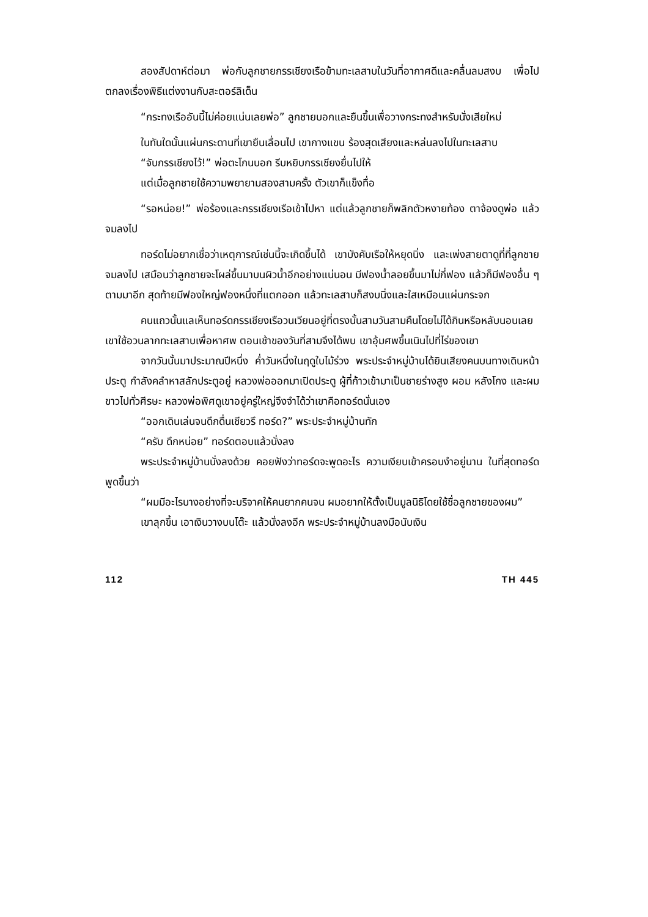สองสัปดาห์ต่อมา พ่อกับลูกชายกรรเชียงเรือข้ามทะเลสาบในวันที่อากาศดีและคลื่นลมสงบ เพื่อไปตกลงเรื่องพิธีแต่งงานกับสะตอร์ลิเด็น
“กระทงเรืออันนี้ไม่ค่อยแน่นเลยพ่อ” ลูกชายบอกและยืนขึ้นเพื่อวางกระทงสำหรับนั่งเสียใหม่
ในทันใดนั้นแผ่นกระดานที่เขายืนเลื่อนไป เขากางแขน ร้องสุดเสียงและหล่นลงไปในทะเลสาบ
“จับกรรเชียงไว้!” พ่อตะโกนบอก รีบหยิบกรรเชียงยื่นไปให้
แต่เมื่อลูกชายใช้ความพยายามสองสามครั้ง ตัวเขาก็แข็งทื่อ
“รอหน่อย!” พ่อร้องและกรรเชียงเรือเข้าไปหา แต่แล้วลูกชายก็พลิกตัวหงายท้อง ตาจ้องดูพ่อ แล้วจมลงไป
ทอร์ดไม่อยากเชื่อว่าเหตุการณ์เช่นนี้จะเกิดขึ้นได้ เขาบังคับเรือให้หยุดนิ่ง และเพ่งสายตาดูที่ที่ลูกชายจมลงไป เสมือนว่าลูกชายจะโผล่ขึ้นมาบนผิวน้ำอีกอย่างแน่นอน มีฟองน้ำลอยขึ้นมาไม่กี่ฟอง แล้วก็มีฟองอื่น ๆ ตามมาอีก สุดท้ายมีฟองใหญ่ฟองหนึ่งที่แตกออก แล้วทะเลสาบก็สงบนิ่งและใสเหมือนแผ่นกระจก
คนแถวนั้นแลเห็นทอร์ดกรรเชียงเรือวนเวียนอยู่ที่ตรงนั้นสามวันสามคืนโดยไม่ได้กินหรือหลับนอนเลย เขาใช้อวนลากทะเลสาบเพื่อหาศพ ตอนเช้าของวันที่สามจึงได้พบ เขาอุ้มศพขึ้นเนินไปที่ไร่ของเขา
จากวันนั้นมาประมาณปีหนึ่ง ค่ำวันหนึ่งในฤดูใบไม้ร่วง พระประจำหมู่บ้านได้ยินเสียงคนบนทางเดินหน้าประตู กำลังคลำหาสลักประตูอยู่ หลวงพ่อออกมาเปิดประตู ผู้ที่ก้าวเข้ามาเป็นชายร่างสูง ผอม หลังโกง และผมขาวไปทั่วศีรษะ หลวงพ่อพิศดูเขาอยู่ครู่ใหญ่จึงจำได้ว่าเขาคือทอร์ดนั่นเอง
“ออกเดินเล่นจนดึกดื่นเชียวรึ ทอร์ด?” พระประจำหมู่บ้านทัก
“ครับ ดึกหน่อย” ทอร์ดตอบแล้วนั่งลง
พระประจำหมู่บ้านนั่งลงด้วย คอยฟังว่าทอร์ดจะพูดอะไร ความเงียบเข้าครอบงำอยู่นาน ในที่สุดทอร์ดพูดขึ้นว่า
“ผมมีอะไรบางอย่างที่จะบริจาคให้คนยากคนจน ผมอยากให้ตั้งเป็นมูลนิธิโดยใช้ชื่อลูกชายของผม”
เขาลุกขึ้น เอาเงินวางบนโต๊ะ แล้วนั่งลงอีก พระประจำหมู่บ้านลงมือนับเงิน
112 TH 445